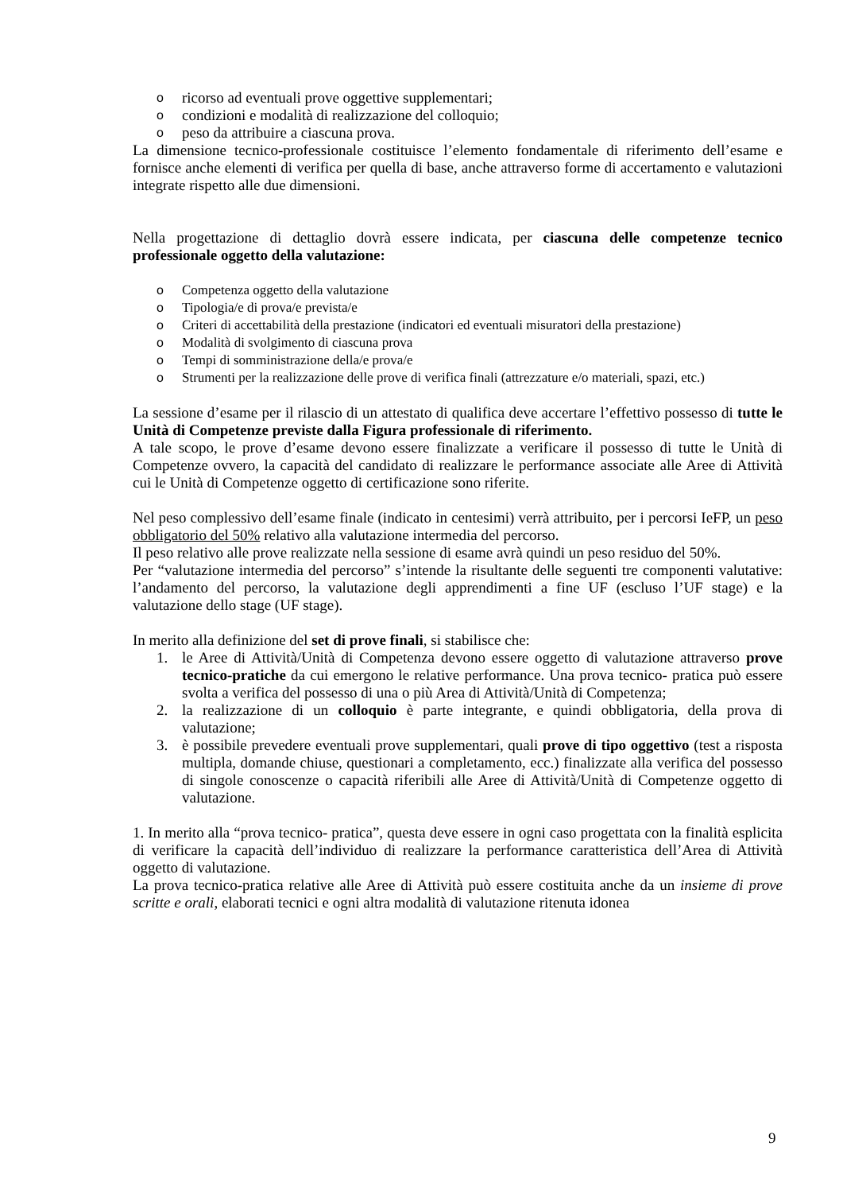oricorso ad eventuali prove oggettive supplementari;
ocondizioni e modalità di realizzazione del colloquio;
opeso da attribuire a ciascuna prova.
La dimensione tecnico-professionale costituisce l’elemento fondamentale di riferimento dell’esame e fornisce anche elementi di verifica per quella di base, anche attraverso forme di accertamento e valutazioni integrate rispetto alle due dimensioni.
Nella progettazione di dettaglio dovrà essere indicata, per ciascuna delle competenze tecnico professionale oggetto della valutazione:
o Competenza oggetto della valutazione
o Tipologia/e di prova/e prevista/e
o Criteri di accettabilità della prestazione (indicatori ed eventuali misuratori della prestazione)
o Modalità di svolgimento di ciascuna prova
o Tempi di somministrazione della/e prova/e
o Strumenti per la realizzazione delle prove di verifica finali (attrezzature e/o materiali, spazi, etc.)
La sessione d’esame per il rilascio di un attestato di qualifica deve accertare l’effettivo possesso di tutte le Unità di Competenze previste dalla Figura professionale di riferimento.
A tale scopo, le prove d’esame devono essere finalizzate a verificare il possesso di tutte le Unità di Competenze ovvero, la capacità del candidato di realizzare le performance associate alle Aree di Attività cui le Unità di Competenze oggetto di certificazione sono riferite.
Nel peso complessivo dell’esame finale (indicato in centesimi) verrà attribuito, per i percorsi IeFP, un peso obbligatorio del 50% relativo alla valutazione intermedia del percorso.
Il peso relativo alle prove realizzate nella sessione di esame avrà quindi un peso residuo del 50%.
Per “valutazione intermedia del percorso” s’intende la risultante delle seguenti tre componenti valutative: l’andamento del percorso, la valutazione degli apprendimenti a fine UF (escluso l’UF stage) e la valutazione dello stage (UF stage).
In merito alla definizione del set di prove finali, si stabilisce che:
1. le Aree di Attività/Unità di Competenza devono essere oggetto di valutazione attraverso prove tecnico-pratiche da cui emergono le relative performance. Una prova tecnico- pratica può essere svolta a verifica del possesso di una o più Area di Attività/Unità di Competenza;
2. la realizzazione di un colloquio è parte integrante, e quindi obbligatoria, della prova di valutazione;
3. è possibile prevedere eventuali prove supplementari, quali prove di tipo oggettivo (test a risposta multipla, domande chiuse, questionari a completamento, ecc.) finalizzate alla verifica del possesso di singole conoscenze o capacità riferibili alle Aree di Attività/Unità di Competenze oggetto di valutazione.
1. In merito alla “prova tecnico- pratica”, questa deve essere in ogni caso progettata con la finalità esplicita di verificare la capacità dell’individuo di realizzare la performance caratteristica dell’Area di Attività oggetto di valutazione.
La prova tecnico-pratica relative alle Aree di Attività può essere costituita anche da un insieme di prove scritte e orali, elaborati tecnici e ogni altra modalità di valutazione ritenuta idonea
9